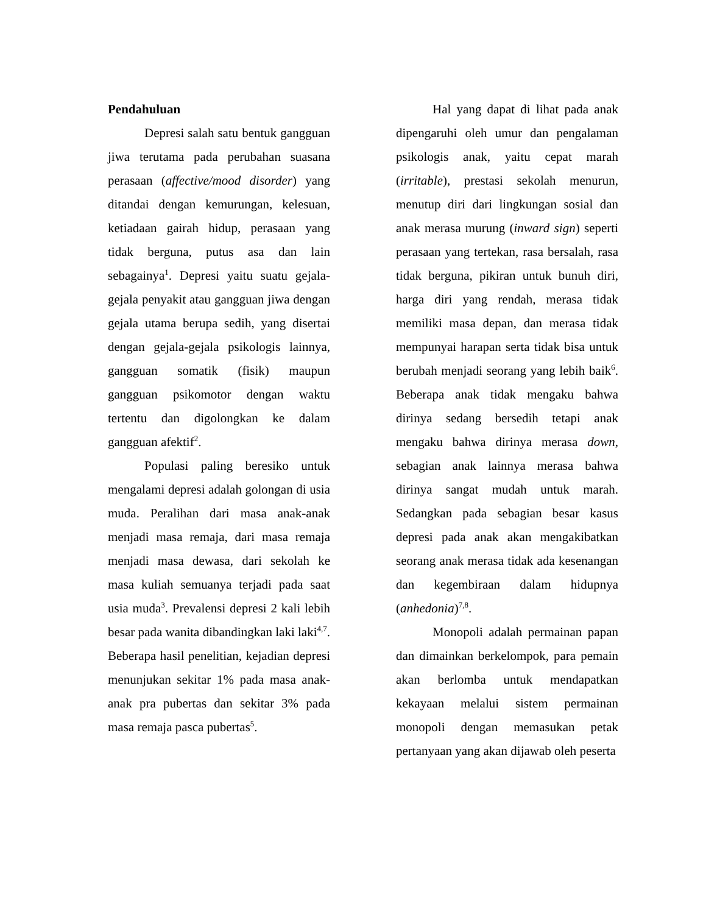Pendahuluan
Depresi salah satu bentuk gangguan jiwa terutama pada perubahan suasana perasaan (affective/mood disorder) yang ditandai dengan kemurungan, kelesuan, ketiadaan gairah hidup, perasaan yang tidak berguna, putus asa dan lain sebagainya<sup>1</sup>. Depresi yaitu suatu gejala-gejala penyakit atau gangguan jiwa dengan gejala utama berupa sedih, yang disertai dengan gejala-gejala psikologis lainnya, gangguan somatik (fisik) maupun gangguan psikomotor dengan waktu tertentu dan digolongkan ke dalam gangguan afektif<sup>2</sup>.
Populasi paling beresiko untuk mengalami depresi adalah golongan di usia muda. Peralihan dari masa anak-anak menjadi masa remaja, dari masa remaja menjadi masa dewasa, dari sekolah ke masa kuliah semuanya terjadi pada saat usia muda<sup>3</sup>. Prevalensi depresi 2 kali lebih besar pada wanita dibandingkan laki laki<sup>4,7</sup>. Beberapa hasil penelitian, kejadian depresi menunjukan sekitar 1% pada masa anak-anak pra pubertas dan sekitar 3% pada masa remaja pasca pubertas<sup>5</sup>.
Hal yang dapat di lihat pada anak dipengaruhi oleh umur dan pengalaman psikologis anak, yaitu cepat marah (irritable), prestasi sekolah menurun, menutup diri dari lingkungan sosial dan anak merasa murung (inward sign) seperti perasaan yang tertekan, rasa bersalah, rasa tidak berguna, pikiran untuk bunuh diri, harga diri yang rendah, merasa tidak memiliki masa depan, dan merasa tidak mempunyai harapan serta tidak bisa untuk berubah menjadi seorang yang lebih baik<sup>6</sup>. Beberapa anak tidak mengaku bahwa dirinya sedang bersedih tetapi anak mengaku bahwa dirinya merasa down, sebagian anak lainnya merasa bahwa dirinya sangat mudah untuk marah. Sedangkan pada sebagian besar kasus depresi pada anak akan mengakibatkan seorang anak merasa tidak ada kesenangan dan kegembiraan dalam hidupnya (anhedonia)<sup>7,8</sup>.
Monopoli adalah permainan papan dan dimainkan berkelompok, para pemain akan berlomba untuk mendapatkan kekayaan melalui sistem permainan monopoli dengan memasukan petak pertanyaan yang akan dijawab oleh peserta